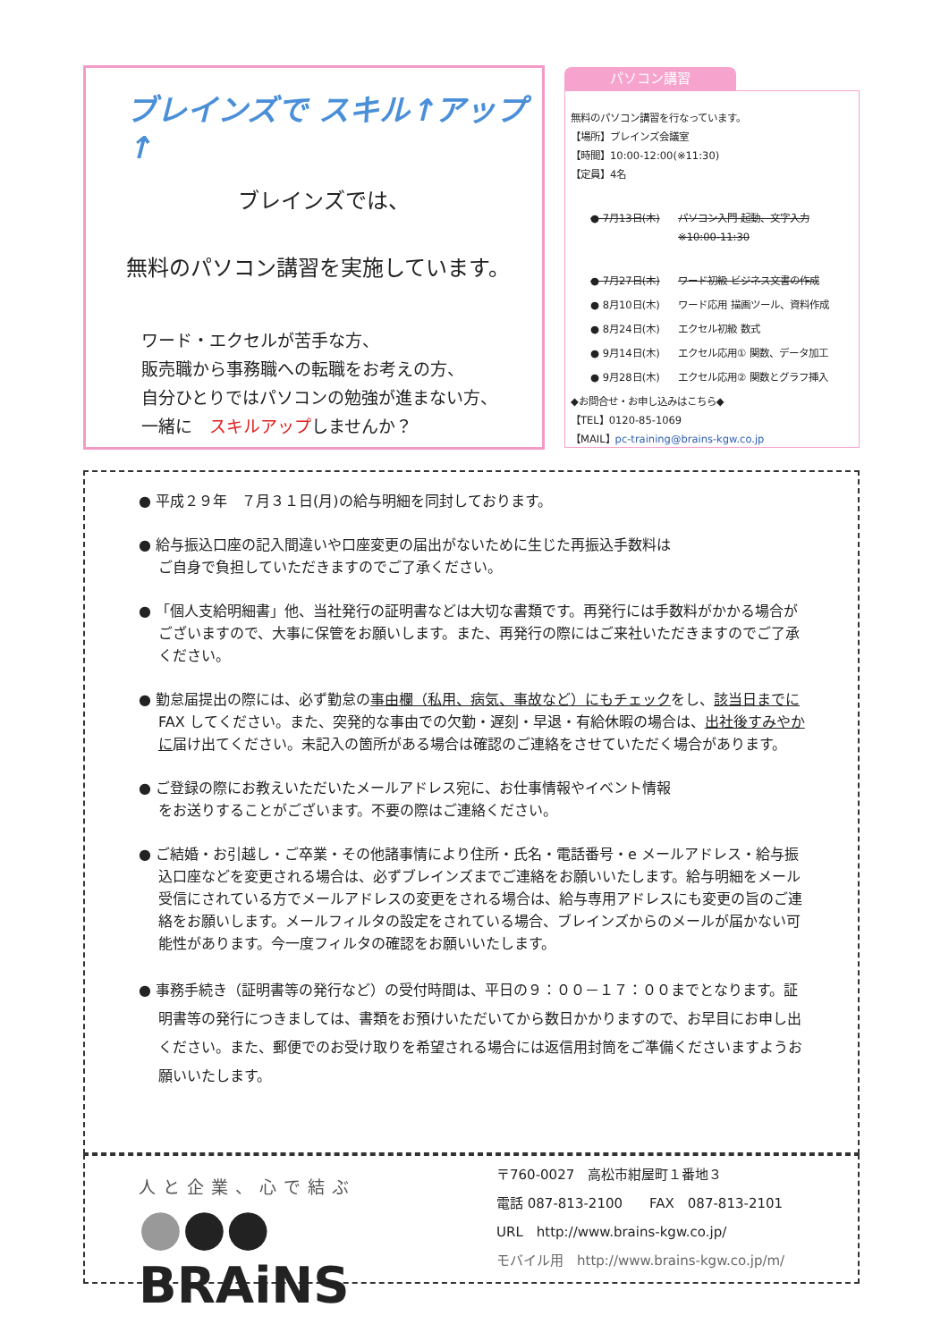ブレインズで スキル↑アップ↑
ブレインズでは、
無料のパソコン講習を実施しています。
ワード・エクセルが苦手な方、
販売職から事務職への転職をお考えの方、
自分ひとりではパソコンの勉強が進まない方、
一緒に　スキルアップしませんか？
パソコン講習
無料のパソコン講習を行なっています。
【場所】ブレインズ会議室
【時間】10:00-12:00(※11:30)
【定員】4名
● 7月13日(木) パソコン入門 起動、文字入力
※10:00-11:30
● 7月27日(木) ワード初級 ビジネス文書の作成
● 8月10日(木) ワード応用 描画ツール、資料作成
● 8月24日(木) エクセル初級 数式
● 9月14日(木) エクセル応用① 関数、データ加工
● 9月28日(木) エクセル応用② 関数とグラフ挿入
◆お問合せ・お申し込みはこちら◆
【TEL】0120-85-1069
【MAIL】pc-training@brains-kgw.co.jp
● 平成２９年　７月３１日(月)の給与明細を同封しております。
● 給与振込口座の記入間違いや口座変更の届出がないために生じた再振込手数料は
ご自身で負担していただきますのでご了承ください。
● 「個人支給明細書」他、当社発行の証明書などは大切な書類です。再発行には手数料がかかる場合がございますので、大事に保管をお願いします。また、再発行の際にはご来社いただきますのでご了承ください。
● 勤怠届提出の際には、必ず勤怠の事由欄（私用、病気、事故など）にもチェックをし、該当日までにFAX してください。また、突発的な事由での欠勤・遅刻・早退・有給休暇の場合は、出社後すみやかに届け出てください。未記入の箇所がある場合は確認のご連絡をさせていただく場合があります。
● ご登録の際にお教えいただいたメールアドレス宛に、お仕事情報やイベント情報
をお送りすることがございます。不要の際はご連絡ください。
● ご結婚・お引越し・ご卒業・その他諸事情により住所・氏名・電話番号・e メールアドレス・給与振込口座などを変更される場合は、必ずブレインズまでご連絡をお願いいたします。給与明細をメール受信にされている方でメールアドレスの変更をされる場合は、給与専用アドレスにも変更の旨のご連絡をお願いします。メールフィルタの設定をされている場合、ブレインズからのメールが届かない可能性があります。今一度フィルタの確認をお願いいたします。
● 事務手続き（証明書等の発行など）の受付時間は、平日の９：００－１７：００までとなります。証明書等の発行につきましては、書類をお預けいただいてから数日かかりますので、お早目にお申し出ください。また、郵便でのお受け取りを希望される場合には返信用封筒をご準備くださいますようお願いいたします。
人と企業、心で結ぶ
●●● BRAiNS
〒760-0027　高松市紺屋町１番地３
電話 087-813-2100　　FAX　087-813-2101
URL　http://www.brains-kgw.co.jp/
モバイル用　http://www.brains-kgw.co.jp/m/